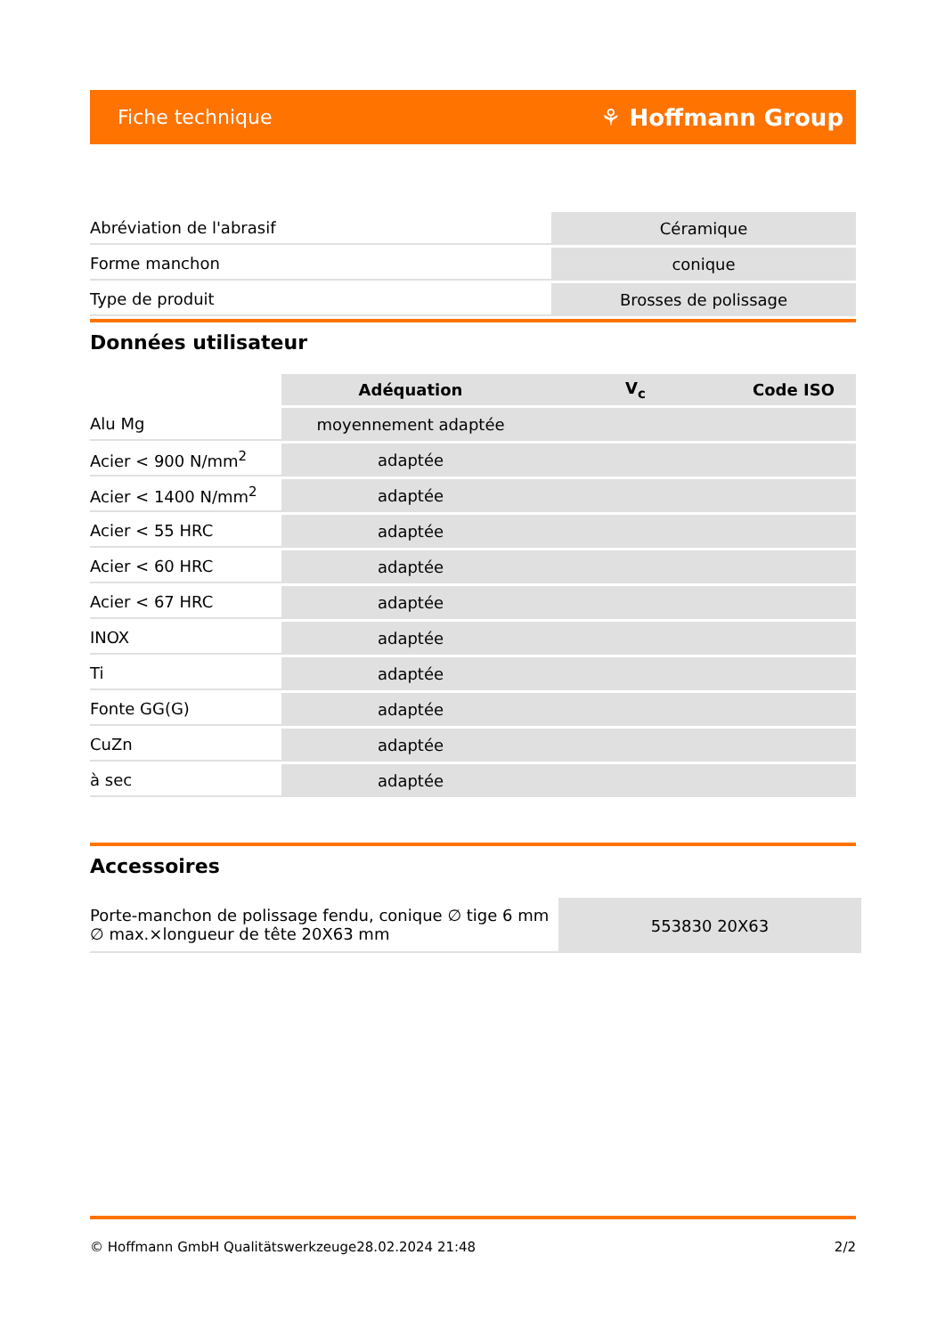Fiche technique ⚘ Hoffmann Group
| Abréviation de l'abrasif | Céramique |
| Forme manchon | conique |
| Type de produit | Brosses de polissage |
Données utilisateur
| | Adéquation | V<sub>c</sub> | Code ISO |
| --- | --- | --- | --- |
| Alu Mg | moyennement adaptée | | |
| Acier < 900 N/mm<sup>2</sup> | adaptée | | |
| Acier < 1400 N/mm<sup>2</sup> | adaptée | | |
| Acier < 55 HRC | adaptée | | |
| Acier < 60 HRC | adaptée | | |
| Acier < 67 HRC | adaptée | | |
| INOX | adaptée | | |
| Ti | adaptée | | |
| Fonte GG(G) | adaptée | | |
| CuZn | adaptée | | |
| à sec | adaptée | | |
Accessoires
| Porte-manchon de polissage fendu, conique ∅ tige 6 mm ∅ max.×longueur de tête 20X63 mm | 553830 20X63 |
© Hoffmann GmbH Qualitätswerkzeuge 28.02.2024 21:48 2/2